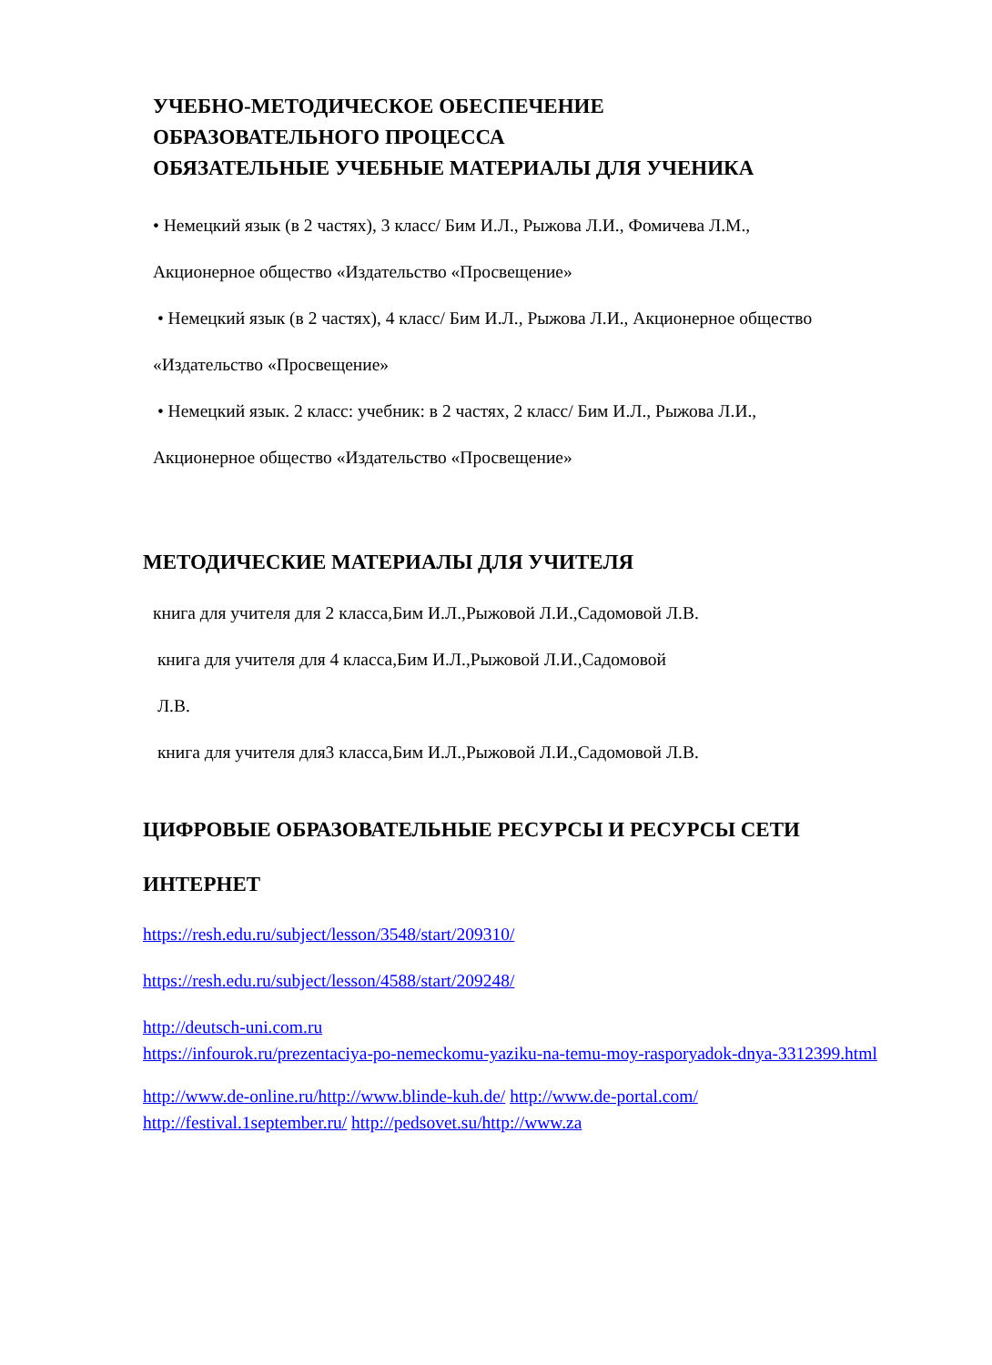УЧЕБНО-МЕТОДИЧЕСКОЕ ОБЕСПЕЧЕНИЕ
ОБРАЗОВАТЕЛЬНОГО ПРОЦЕССА
ОБЯЗАТЕЛЬНЫЕ УЧЕБНЫЕ МАТЕРИАЛЫ ДЛЯ УЧЕНИКА
• Немецкий язык (в 2 частях), 3 класс/ Бим И.Л., Рыжова Л.И., Фомичева Л.М.,
Акционерное общество «Издательство «Просвещение»
• Немецкий язык (в 2 частях), 4 класс/ Бим И.Л., Рыжова Л.И., Акционерное общество
«Издательство «Просвещение»
• Немецкий язык. 2 класс: учебник: в 2 частях, 2 класс/ Бим И.Л., Рыжова Л.И.,
Акционерное общество «Издательство «Просвещение»
МЕТОДИЧЕСКИЕ МАТЕРИАЛЫ ДЛЯ УЧИТЕЛЯ
книга для учителя для 2 класса,Бим И.Л.,Рыжовой Л.И.,Садомовой Л.В.
книга для учителя для 4 класса,Бим И.Л.,Рыжовой Л.И.,Садомовой
Л.В.
книга для учителя для3 класса,Бим И.Л.,Рыжовой Л.И.,Садомовой Л.В.
ЦИФРОВЫЕ ОБРАЗОВАТЕЛЬНЫЕ РЕСУРСЫ И РЕСУРСЫ СЕТИ
ИНТЕРНЕТ
https://resh.edu.ru/subject/lesson/3548/start/209310/
https://resh.edu.ru/subject/lesson/4588/start/209248/
http://deutsch-uni.com.ru
https://infourok.ru/prezentaciya-po-nemeckomu-yaziku-na-temu-moy-rasporyadok-dnya-3312399.html
http://www.de-online.ru/http://www.blinde-kuh.de/ http://www.de-portal.com/
http://festival.1september.ru/ http://pedsovet.su/http://www.za